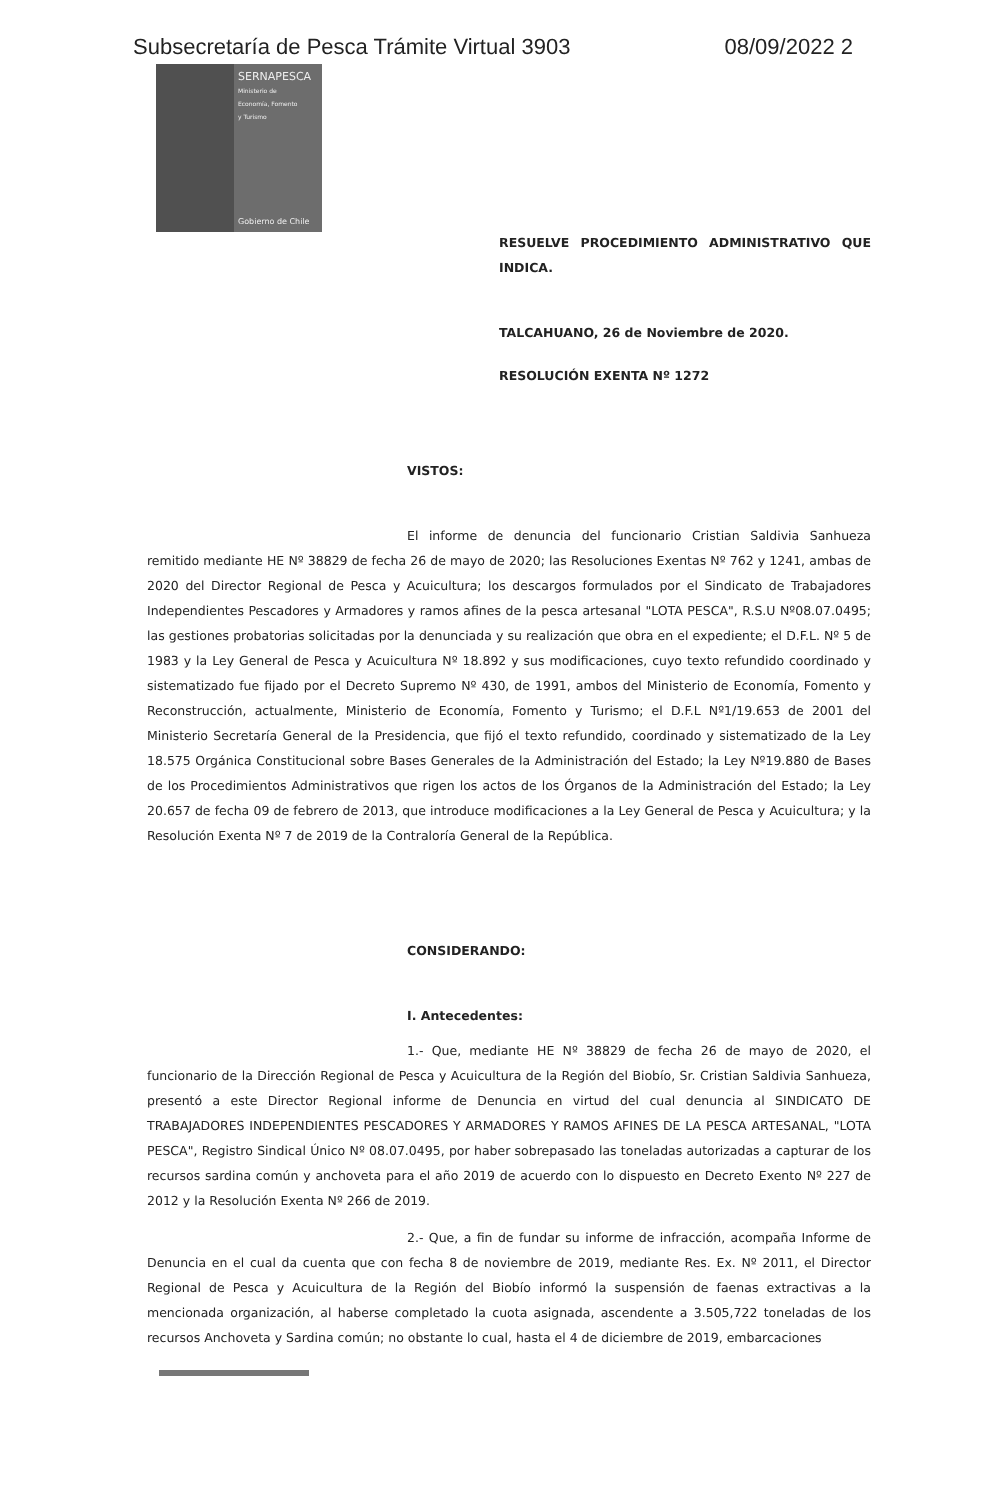Subsecretaría de Pesca Trámite Virtual 3903 08/09/2022 2
SERNAPESCA
Ministerio de
Economía, Fomento
y Turismo
Gobierno de Chile
RESUELVE PROCEDIMIENTO ADMINISTRATIVO QUE INDICA.
TALCAHUANO, 26 de Noviembre de 2020.
RESOLUCIÓN EXENTA Nº 1272
VISTOS:
El informe de denuncia del funcionario Cristian Saldivia Sanhueza remitido mediante HE Nº 38829 de fecha 26 de mayo de 2020; las Resoluciones Exentas Nº 762 y 1241, ambas de 2020 del Director Regional de Pesca y Acuicultura; los descargos formulados por el Sindicato de Trabajadores Independientes Pescadores y Armadores y ramos afines de la pesca artesanal "LOTA PESCA", R.S.U Nº08.07.0495; las gestiones probatorias solicitadas por la denunciada y su realización que obra en el expediente; el D.F.L. Nº 5 de 1983 y la Ley General de Pesca y Acuicultura Nº 18.892 y sus modificaciones, cuyo texto refundido coordinado y sistematizado fue fijado por el Decreto Supremo Nº 430, de 1991, ambos del Ministerio de Economía, Fomento y Reconstrucción, actualmente, Ministerio de Economía, Fomento y Turismo; el D.F.L Nº1/19.653 de 2001 del Ministerio Secretaría General de la Presidencia, que fijó el texto refundido, coordinado y sistematizado de la Ley 18.575 Orgánica Constitucional sobre Bases Generales de la Administración del Estado; la Ley Nº19.880 de Bases de los Procedimientos Administrativos que rigen los actos de los Órganos de la Administración del Estado; la Ley 20.657 de fecha 09 de febrero de 2013, que introduce modificaciones a la Ley General de Pesca y Acuicultura; y la Resolución Exenta Nº 7 de 2019 de la Contraloría General de la República.
CONSIDERANDO:
I. Antecedentes:
1.- Que, mediante HE Nº 38829 de fecha 26 de mayo de 2020, el funcionario de la Dirección Regional de Pesca y Acuicultura de la Región del Biobío, Sr. Cristian Saldivia Sanhueza, presentó a este Director Regional informe de Denuncia en virtud del cual denuncia al SINDICATO DE TRABAJADORES INDEPENDIENTES PESCADORES Y ARMADORES Y RAMOS AFINES DE LA PESCA ARTESANAL, "LOTA PESCA", Registro Sindical Único Nº 08.07.0495, por haber sobrepasado las toneladas autorizadas a capturar de los recursos sardina común y anchoveta para el año 2019 de acuerdo con lo dispuesto en Decreto Exento Nº 227 de 2012 y la Resolución Exenta Nº 266 de 2019.
2.- Que, a fin de fundar su informe de infracción, acompaña Informe de Denuncia en el cual da cuenta que con fecha 8 de noviembre de 2019, mediante Res. Ex. Nº 2011, el Director Regional de Pesca y Acuicultura de la Región del Biobío informó la suspensión de faenas extractivas a la mencionada organización, al haberse completado la cuota asignada, ascendente a 3.505,722 toneladas de los recursos Anchoveta y Sardina común; no obstante lo cual, hasta el 4 de diciembre de 2019, embarcaciones